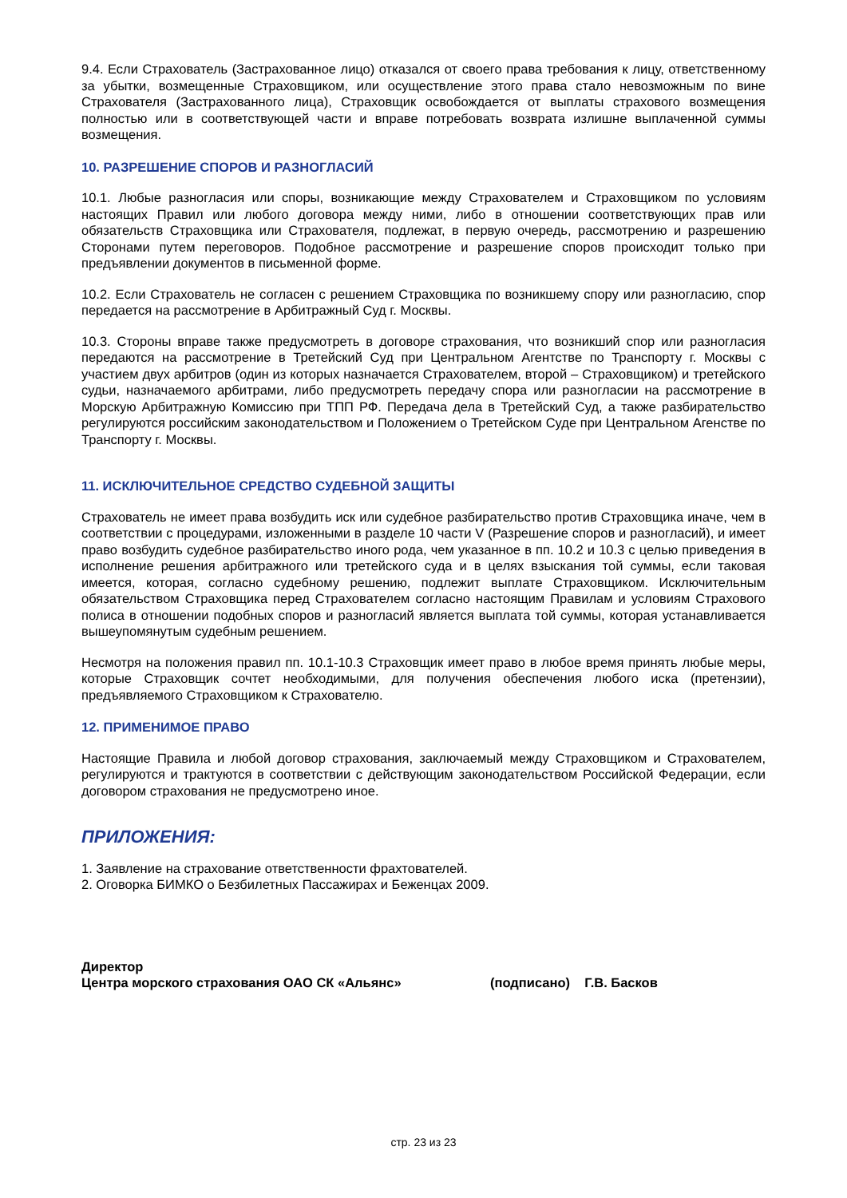9.4. Если Страхователь (Застрахованное лицо) отказался от своего права требования к лицу, ответственному за убытки, возмещенные Страховщиком, или осуществление этого права стало невозможным по вине Страхователя (Застрахованного лица), Страховщик освобождается от выплаты страхового возмещения полностью или в соответствующей части и вправе потребовать возврата излишне выплаченной суммы возмещения.
10. РАЗРЕШЕНИЕ СПОРОВ И РАЗНОГЛАСИЙ
10.1. Любые разногласия или споры, возникающие между Страхователем и Страховщиком по условиям настоящих Правил или любого договора между ними, либо в отношении соответствующих прав или обязательств Страховщика или Страхователя, подлежат, в первую очередь, рассмотрению и разрешению Сторонами путем переговоров. Подобное рассмотрение и разрешение споров происходит только при предъявлении документов в письменной форме.
10.2. Если Страхователь не согласен с решением Страховщика по возникшему спору или разногласию, спор передается на рассмотрение в Арбитражный Суд г. Москвы.
10.3. Стороны вправе также предусмотреть в договоре страхования, что возникший спор или разногласия передаются на рассмотрение в Третейский Суд при Центральном Агентстве по Транспорту г. Москвы с участием двух арбитров (один из которых назначается Страхователем, второй – Страховщиком) и третейского судьи, назначаемого арбитрами, либо предусмотреть передачу спора или разногласии на рассмотрение в Морскую Арбитражную Комиссию при ТПП РФ. Передача дела в Третейский Суд, а также разбирательство регулируются российским законодательством и Положением о Третейском Суде при Центральном Агенстве по Транспорту г. Москвы.
11. ИСКЛЮЧИТЕЛЬНОЕ СРЕДСТВО СУДЕБНОЙ ЗАЩИТЫ
Страхователь не имеет права возбудить иск или судебное разбирательство против Страховщика иначе, чем в соответствии с процедурами, изложенными в разделе 10 части V (Разрешение споров и разногласий), и имеет право возбудить судебное разбирательство иного рода, чем указанное в пп. 10.2 и 10.3 с целью приведения в исполнение решения арбитражного или третейского суда и в целях взыскания той суммы, если таковая имеется, которая, согласно судебному решению, подлежит выплате Страховщиком. Исключительным обязательством Страховщика перед Страхователем согласно настоящим Правилам и условиям Страхового полиса в отношении подобных споров и разногласий является выплата той суммы, которая устанавливается вышеупомянутым судебным решением.
Несмотря на положения правил пп. 10.1-10.3 Страховщик имеет право в любое время принять любые меры, которые Страховщик сочтет необходимыми, для получения обеспечения любого иска (претензии), предъявляемого Страховщиком к Страхователю.
12. ПРИМЕНИМОЕ ПРАВО
Настоящие Правила и любой договор страхования, заключаемый между Страховщиком и Страхователем, регулируются и трактуются в соответствии с действующим законодательством Российской Федерации, если договором страхования не предусмотрено иное.
ПРИЛОЖЕНИЯ:
1. Заявление на страхование ответственности фрахтователей.
2. Оговорка БИМКО о Безбилетных Пассажирах и Беженцах 2009.
Директор
Центра морского страхования ОАО СК «Альянс» (подписано) Г.В. Басков
стр. 23 из 23